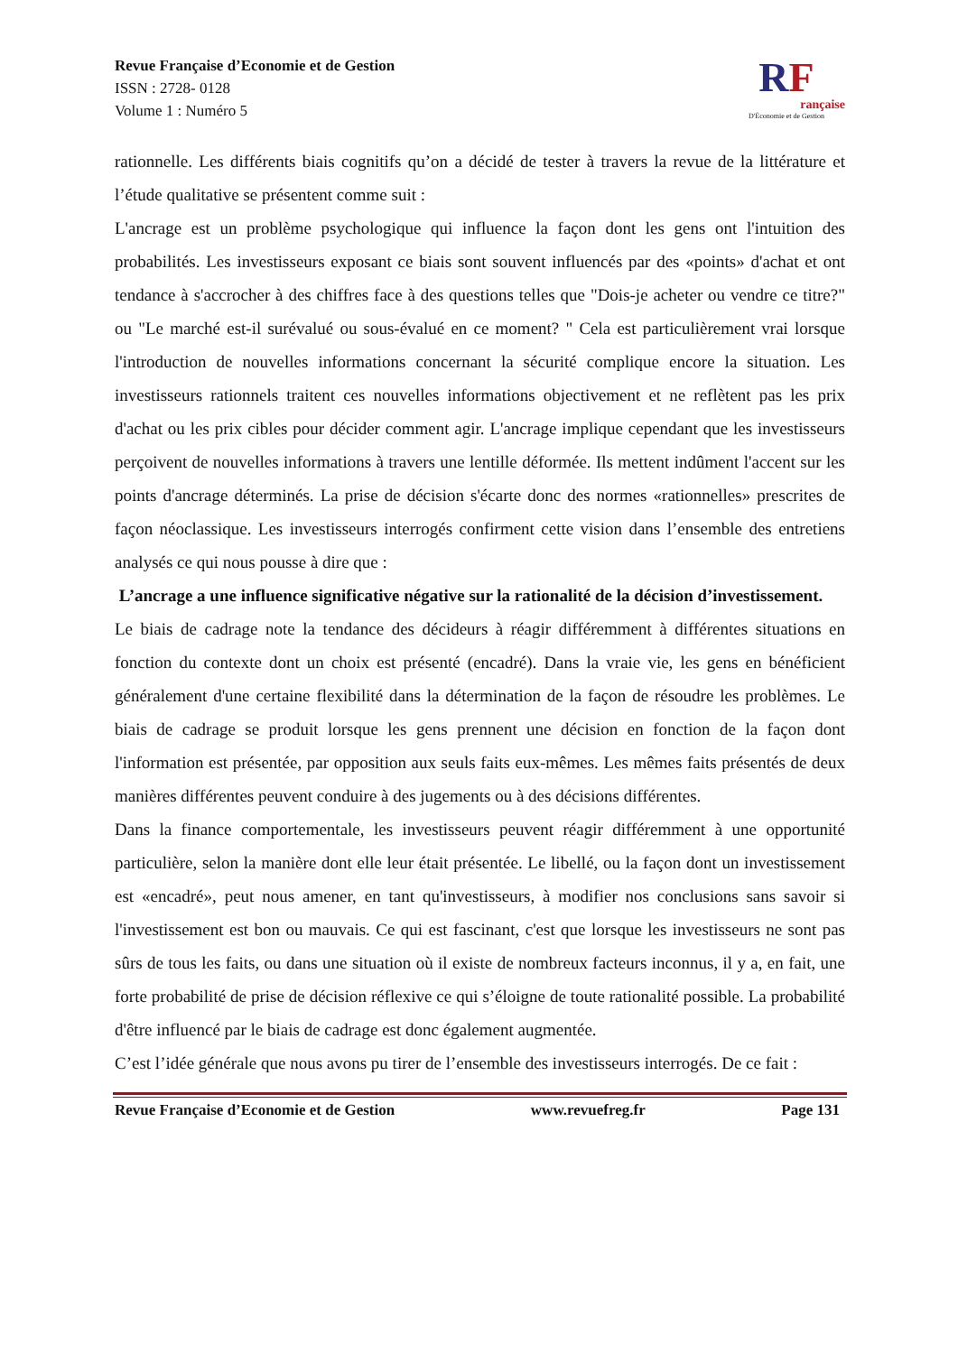Revue Française d’Economie et de Gestion
ISSN : 2728- 0128
Volume 1 : Numéro 5
RF
rançaise
D'Économie et de Gestion
rationnelle. Les différents biais cognitifs qu’on a décidé de tester à travers la revue de la littérature et l’étude qualitative se présentent comme suit :
L'ancrage est un problème psychologique qui influence la façon dont les gens ont l'intuition des probabilités. Les investisseurs exposant ce biais sont souvent influencés par des «points» d'achat et ont tendance à s'accrocher à des chiffres face à des questions telles que "Dois-je acheter ou vendre ce titre?" ou "Le marché est-il surévalué ou sous-évalué en ce moment? " Cela est particulièrement vrai lorsque l'introduction de nouvelles informations concernant la sécurité complique encore la situation. Les investisseurs rationnels traitent ces nouvelles informations objectivement et ne reflètent pas les prix d'achat ou les prix cibles pour décider comment agir. L'ancrage implique cependant que les investisseurs perçoivent de nouvelles informations à travers une lentille déformée. Ils mettent indûment l'accent sur les points d'ancrage déterminés. La prise de décision s'écarte donc des normes «rationnelles» prescrites de façon néoclassique. Les investisseurs interrogés confirment cette vision dans l’ensemble des entretiens analysés ce qui nous pousse à dire que :
L’ancrage a une influence significative négative sur la rationalité de la décision d’investissement.
Le biais de cadrage note la tendance des décideurs à réagir différemment à différentes situations en fonction du contexte dont un choix est présenté (encadré). Dans la vraie vie, les gens en bénéficient généralement d'une certaine flexibilité dans la détermination de la façon de résoudre les problèmes. Le biais de cadrage se produit lorsque les gens prennent une décision en fonction de la façon dont l'information est présentée, par opposition aux seuls faits eux-mêmes. Les mêmes faits présentés de deux manières différentes peuvent conduire à des jugements ou à des décisions différentes.
Dans la finance comportementale, les investisseurs peuvent réagir différemment à une opportunité particulière, selon la manière dont elle leur était présentée. Le libellé, ou la façon dont un investissement est «encadré», peut nous amener, en tant qu'investisseurs, à modifier nos conclusions sans savoir si l'investissement est bon ou mauvais. Ce qui est fascinant, c'est que lorsque les investisseurs ne sont pas sûrs de tous les faits, ou dans une situation où il existe de nombreux facteurs inconnus, il y a, en fait, une forte probabilité de prise de décision réflexive ce qui s’éloigne de toute rationalité possible. La probabilité d'être influencé par le biais de cadrage est donc également augmentée.
C’est l’idée générale que nous avons pu tirer de l’ensemble des investisseurs interrogés. De ce fait :
Revue Française d’Economie et de Gestion www.revuefreg.fr Page 131